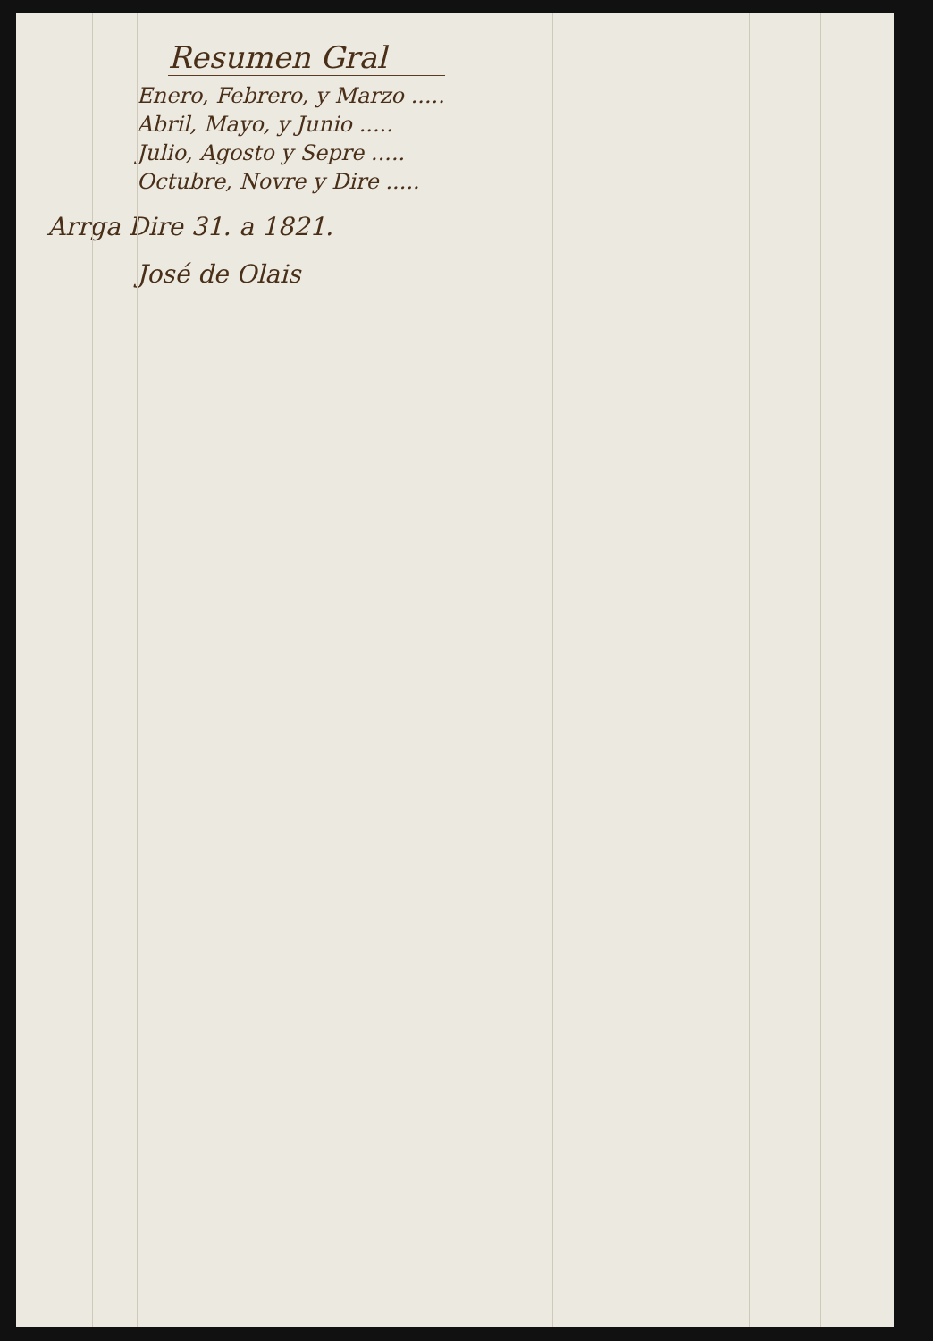Resumen Gral
Enero, Febrero, y Marzo .....
Abril, Mayo, y Junio .....
Julio, Agosto y Sepre .....
Octubre, Novre y Dire .....
Arrga Dire 31. a 1821.
José de Olais